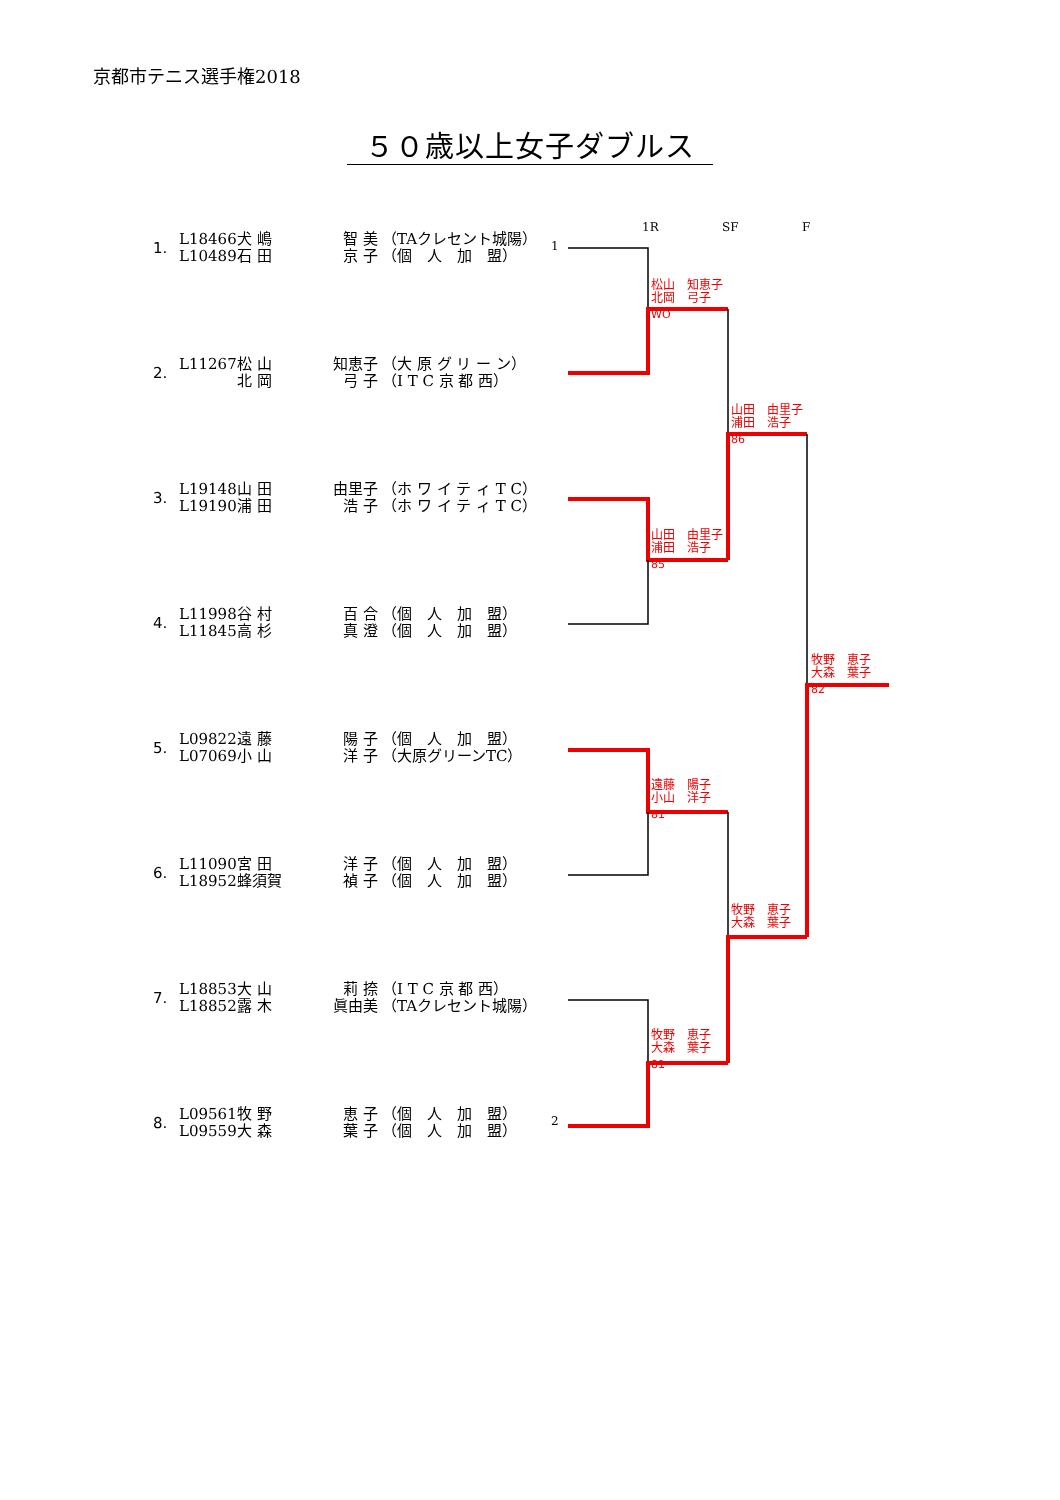京都市テニス選手権2018
５０歳以上女子ダブルス
1.
L18466 犬 嶋 智 美 （TAクレセント城陽）
L10489 石 田 京 子 （個　人　加　盟）
1
2.
L11267 松 山 知恵子 （大 原 グ リ ー ン）
北 岡 弓 子 （I T C 京 都 西）
3.
L19148 山 田 由里子 （ホ ワ イ テ ィ T C）
L19190 浦 田 浩 子 （ホ ワ イ テ ィ T C）
4.
L11998 谷 村 百 合 （個　人　加　盟）
L11845 高 杉 真 澄 （個　人　加　盟）
5.
L09822 遠 藤 陽 子 （個　人　加　盟）
L07069 小 山 洋 子 （大原グリーンTC）
6.
L11090 宮 田 洋 子 （個　人　加　盟）
L18952 蜂須賀 禎 子 （個　人　加　盟）
7.
L18853 大 山 莉 捺 （I T C 京 都 西）
L18852 露 木 眞由美 （TAクレセント城陽）
8.
L09561 牧 野 恵 子 （個　人　加　盟）
L09559 大 森 葉 子 （個　人　加　盟）
2
1R SF F
松山　知恵子
北岡　弓子
WO
山田　由里子
浦田　浩子
86
山田　由里子
浦田　浩子
85
牧野　恵子
大森　葉子
82
遠藤　陽子
小山　洋子
81
牧野　恵子
大森　葉子
牧野　恵子
大森　葉子
81